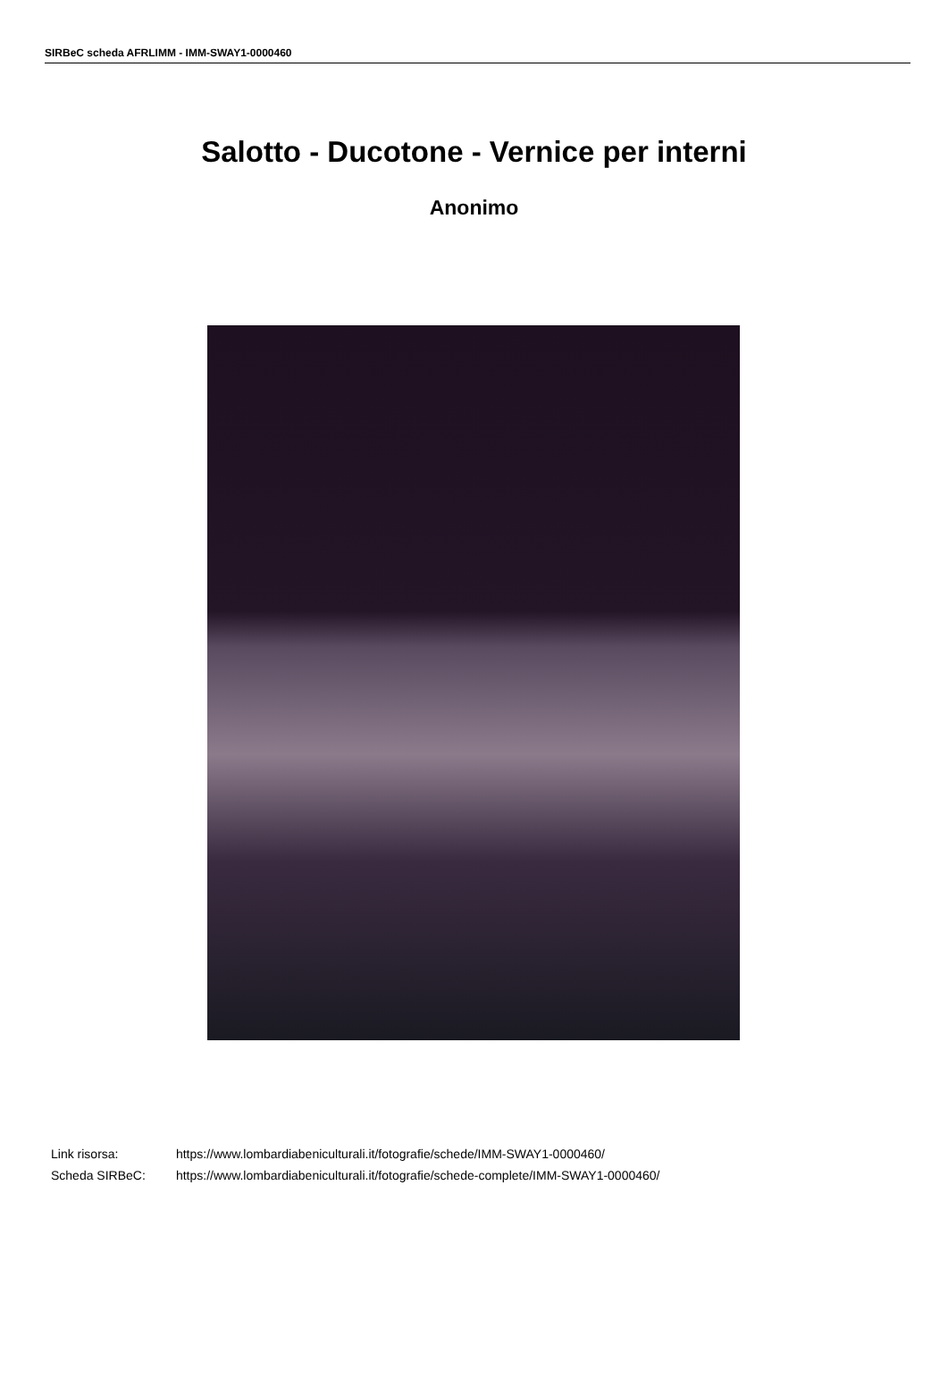SIRBeC scheda AFRLIMM - IMM-SWAY1-0000460
Salotto - Ducotone - Vernice per interni
Anonimo
Link risorsa: https://www.lombardiabeniculturali.it/fotografie/schede/IMM-SWAY1-0000460/
Scheda SIRBeC: https://www.lombardiabeniculturali.it/fotografie/schede-complete/IMM-SWAY1-0000460/